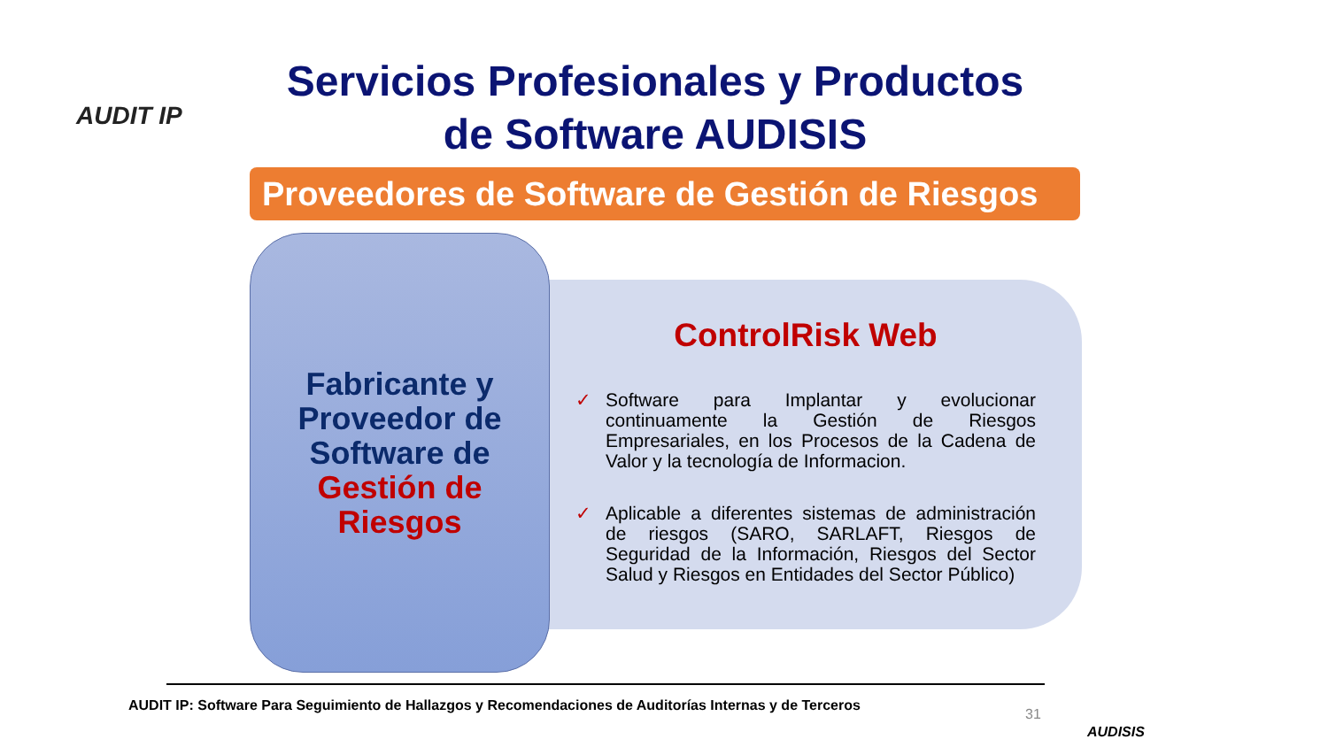AUDIT IP
Servicios Profesionales y Productos
de Software AUDISIS
Proveedores de Software de Gestión de Riesgos
Fabricante y
Proveedor de
Software de
Gestión de
Riesgos
ControlRisk Web
✓ Software para Implantar y evolucionar continuamente la Gestión de Riesgos Empresariales, en los Procesos de la Cadena de Valor y la tecnología de Informacion.
✓ Aplicable a diferentes sistemas de administración de riesgos (SARO, SARLAFT, Riesgos de Seguridad de la Información, Riesgos del Sector Salud y Riesgos en Entidades del Sector Público)
AUDIT IP: Software Para Seguimiento de Hallazgos y Recomendaciones de Auditorías Internas y de Terceros
31
AUDISIS